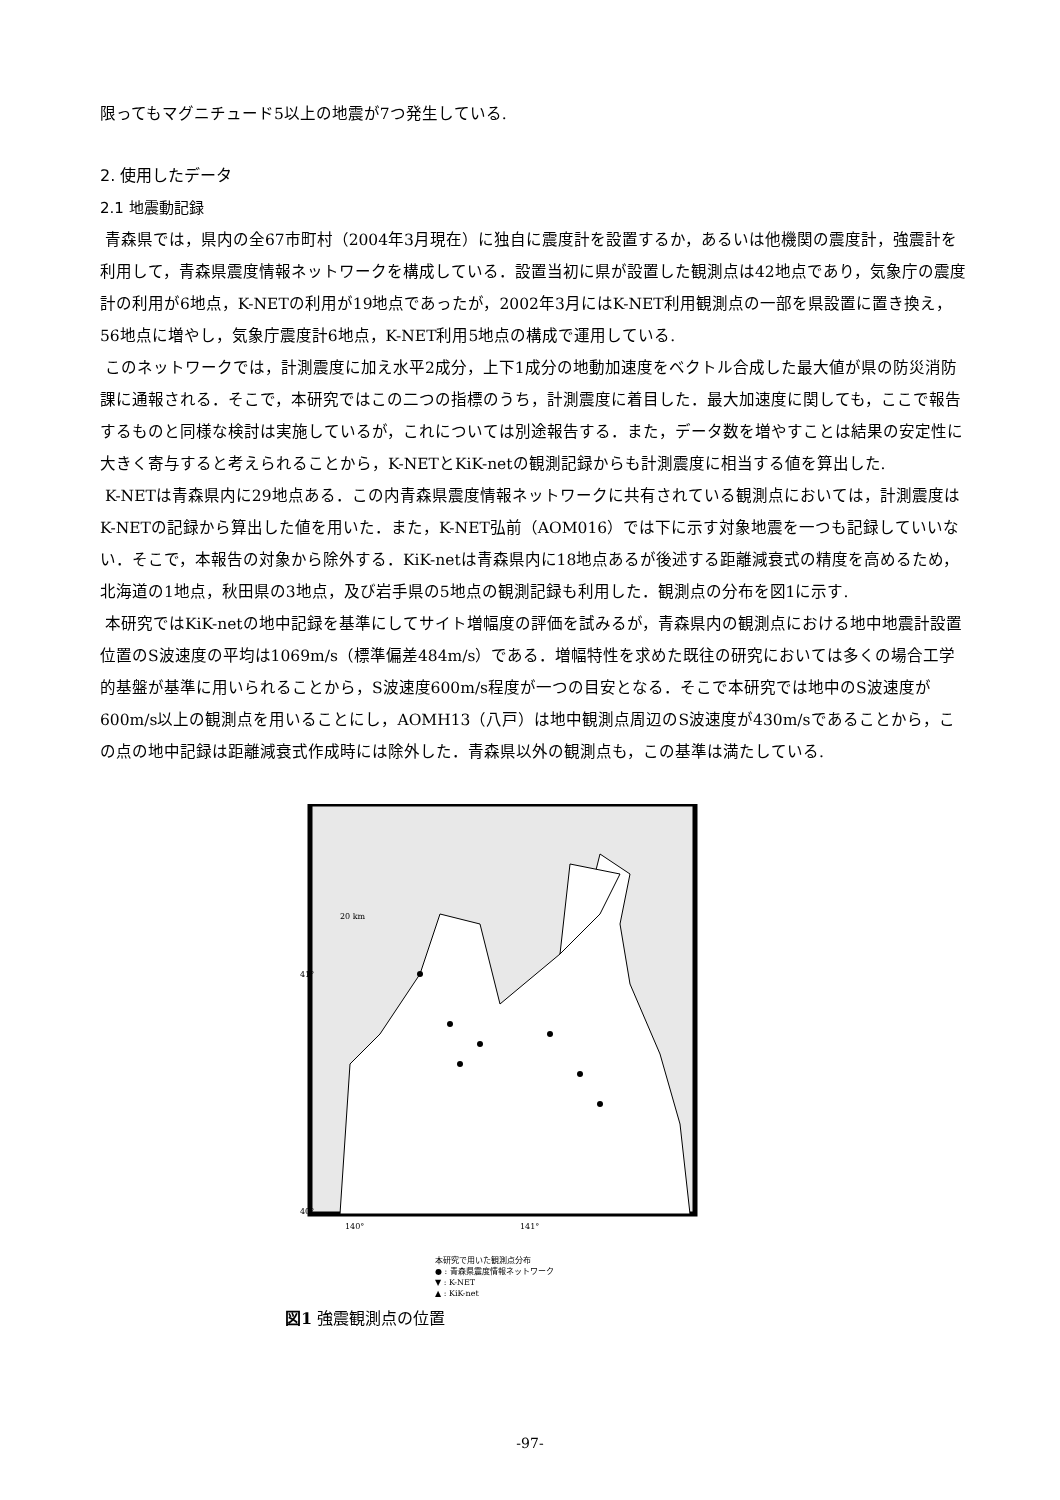限ってもマグニチュード5以上の地震が7つ発生している.
2. 使用したデータ
2.1 地震動記録
青森県では，県内の全67市町村（2004年3月現在）に独自に震度計を設置するか，あるいは他機関の震度計，強震計を利用して，青森県震度情報ネットワークを構成している．設置当初に県が設置した観測点は42地点であり，気象庁の震度計の利用が6地点，K-NETの利用が19地点であったが，2002年3月にはK-NET利用観測点の一部を県設置に置き換え，56地点に増やし，気象庁震度計6地点，K-NET利用5地点の構成で運用している.
このネットワークでは，計測震度に加え水平2成分，上下1成分の地動加速度をベクトル合成した最大値が県の防災消防課に通報される．そこで，本研究ではこの二つの指標のうち，計測震度に着目した．最大加速度に関しても，ここで報告するものと同様な検討は実施しているが，これについては別途報告する．また，データ数を増やすことは結果の安定性に大きく寄与すると考えられることから，K-NETとKiK-netの観測記録からも計測震度に相当する値を算出した.
K-NETは青森県内に29地点ある．この内青森県震度情報ネットワークに共有されている観測点においては，計測震度はK-NETの記録から算出した値を用いた．また，K-NET弘前（AOM016）では下に示す対象地震を一つも記録していいない．そこで，本報告の対象から除外する．KiK-netは青森県内に18地点あるが後述する距離減衰式の精度を高めるため，北海道の1地点，秋田県の3地点，及び岩手県の5地点の観測記録も利用した．観測点の分布を図1に示す.
本研究ではKiK-netの地中記録を基準にしてサイト増幅度の評価を試みるが，青森県内の観測点における地中地震計設置位置のS波速度の平均は1069m/s（標準偏差484m/s）である．増幅特性を求めた既往の研究においては多くの場合工学的基盤が基準に用いられることから，S波速度600m/s程度が一つの目安となる．そこで本研究では地中のS波速度が600m/s以上の観測点を用いることにし，AOMH13（八戸）は地中観測点周辺のS波速度が430m/sであることから，この点の地中記録は距離減衰式作成時には除外した．青森県以外の観測点も，この基準は満たしている.
20 km
41°
40°
140°
141°
本研究で用いた観測点分布
● : 青森県震度情報ネットワーク
▼ : K-NET
▲ : KiK-net
図1 強震観測点の位置
-97-